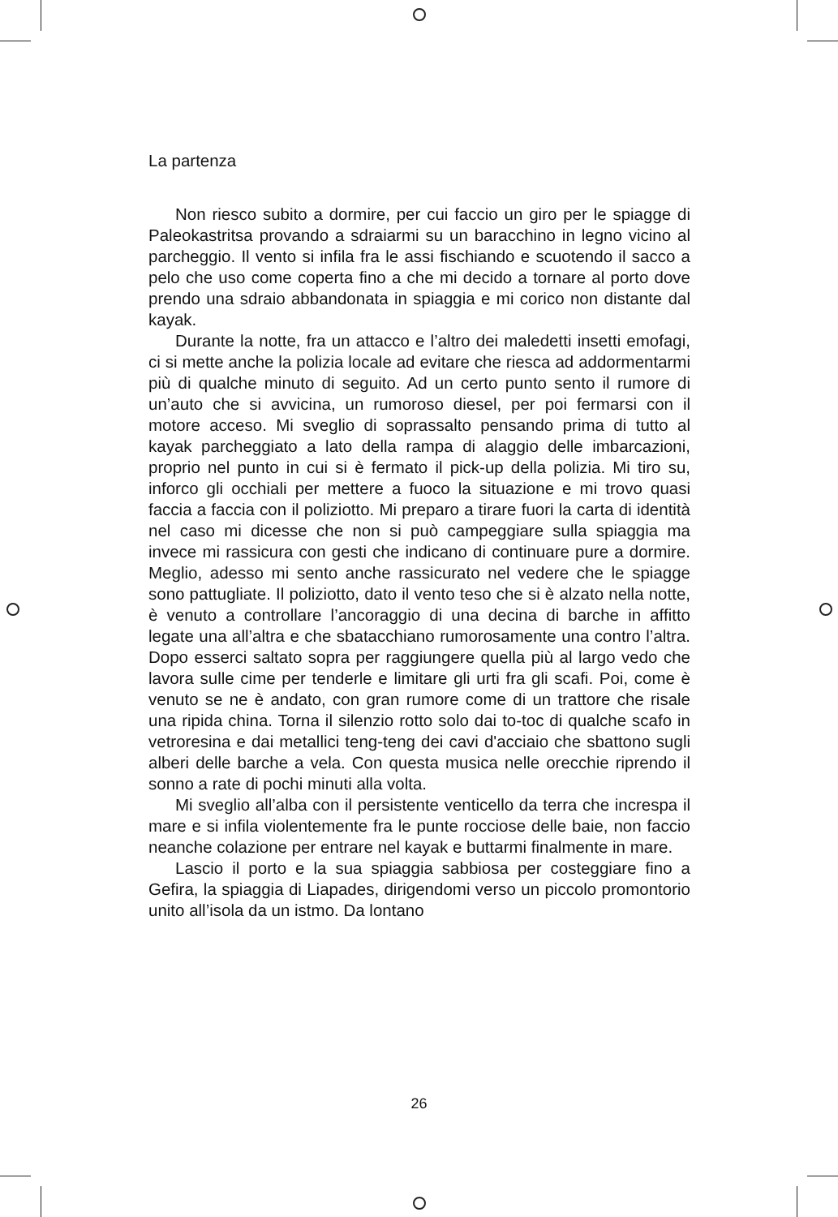La partenza
Non riesco subito a dormire, per cui faccio un giro per le spiagge di Paleokastritsa provando a sdraiarmi su un baracchino in legno vicino al parcheggio. Il vento si infila fra le assi fischiando e scuotendo il sacco a pelo che uso come coperta fino a che mi decido a tornare al porto dove prendo una sdraio abbandonata in spiaggia e mi corico non distante dal kayak.
Durante la notte, fra un attacco e l’altro dei maledetti insetti emofagi, ci si mette anche la polizia locale ad evitare che riesca ad addormentarmi più di qualche minuto di seguito. Ad un certo punto sento il rumore di un’auto che si avvicina, un rumoroso diesel, per poi fermarsi con il motore acceso. Mi sveglio di soprassalto pensando prima di tutto al kayak parcheggiato a lato della rampa di alaggio delle imbarcazioni, proprio nel punto in cui si è fermato il pick-up della polizia. Mi tiro su, inforco gli occhiali per mettere a fuoco la situazione e mi trovo quasi faccia a faccia con il poliziotto. Mi preparo a tirare fuori la carta di identità nel caso mi dicesse che non si può campeggiare sulla spiaggia ma invece mi rassicura con gesti che indicano di continuare pure a dormire. Meglio, adesso mi sento anche rassicurato nel vedere che le spiagge sono pattugliate. Il poliziotto, dato il vento teso che si è alzato nella notte, è venuto a controllare l’ancoraggio di una decina di barche in affitto legate una all’altra e che sbatacchiano rumorosamente una contro l’altra. Dopo esserci saltato sopra per raggiungere quella più al largo vedo che lavora sulle cime per tenderle e limitare gli urti fra gli scafi. Poi, come è venuto se ne è andato, con gran rumore come di un trattore che risale una ripida china. Torna il silenzio rotto solo dai to-toc di qualche scafo in vetroresina e dai metallici teng-teng dei cavi d'acciaio che sbattono sugli alberi delle barche a vela. Con questa musica nelle orecchie riprendo il sonno a rate di pochi minuti alla volta.
Mi sveglio all’alba con il persistente venticello da terra che increspa il mare e si infila violentemente fra le punte rocciose delle baie, non faccio neanche colazione per entrare nel kayak e buttarmi finalmente in mare.
Lascio il porto e la sua spiaggia sabbiosa per costeggiare fino a Gefira, la spiaggia di Liapades, dirigendomi verso un piccolo promontorio unito all’isola da un istmo. Da lontano
26